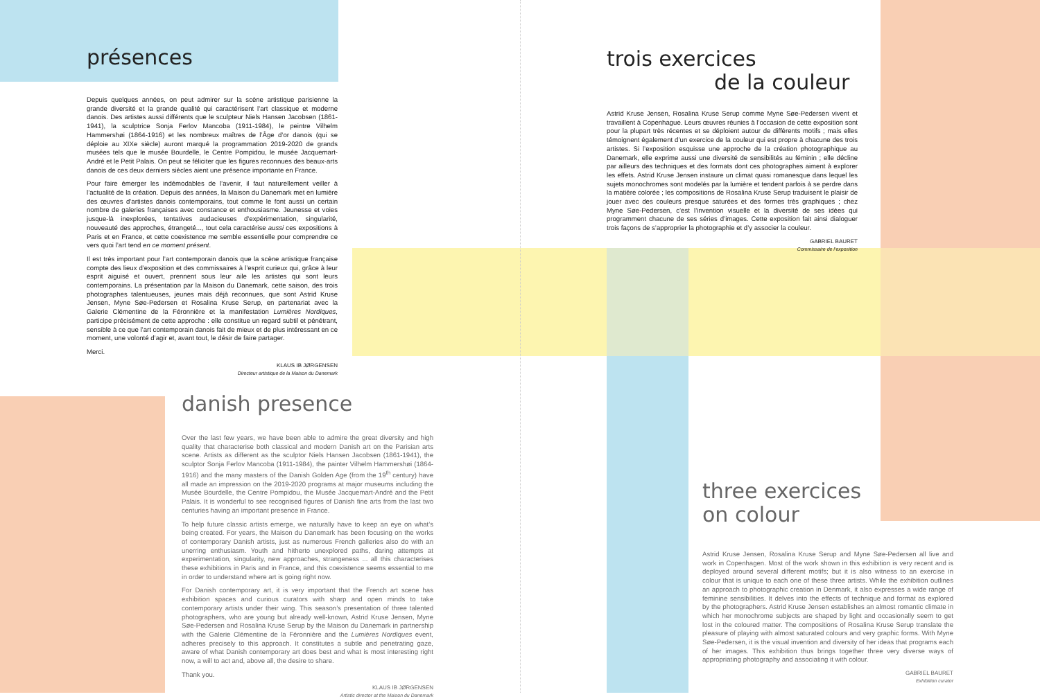présences
Depuis quelques années, on peut admirer sur la scène artistique parisienne la grande diversité et la grande qualité qui caractérisent l’art classique et moderne danois. Des artistes aussi différents que le sculpteur Niels Hansen Jacobsen (1861-1941), la sculptrice Sonja Ferlov Mancoba (1911-1984), le peintre Vilhelm Hammershøi (1864-1916) et les nombreux maîtres de l’Âge d’or danois (qui se déploie au XIXe siècle) auront marqué la programmation 2019-2020 de grands musées tels que le musée Bourdelle, le Centre Pompidou, le musée Jacquemart-André et le Petit Palais. On peut se féliciter que les figures reconnues des beaux-arts danois de ces deux derniers siècles aient une présence importante en France.
Pour faire émerger les indémodables de l’avenir, il faut naturellement veiller à l’actualité de la création. Depuis des années, la Maison du Danemark met en lumière des œuvres d’artistes danois contemporains, tout comme le font aussi un certain nombre de galeries françaises avec constance et enthousiasme. Jeunesse et voies jusque-là inexplorées, tentatives audacieuses d’expérimentation, singularité, nouveauté des approches, étrangeté..., tout cela caractérise aussi ces expositions à Paris et en France, et cette coexistence me semble essentielle pour comprendre ce vers quoi l’art tend en ce moment présent.
Il est très important pour l’art contemporain danois que la scène artistique française compte des lieux d’exposition et des commissaires à l’esprit curieux qui, grâce à leur esprit aiguisé et ouvert, prennent sous leur aile les artistes qui sont leurs contemporains. La présentation par la Maison du Danemark, cette saison, des trois photographes talentueuses, jeunes mais déjà reconnues, que sont Astrid Kruse Jensen, Myne Søe-Pedersen et Rosalina Kruse Serup, en partenariat avec la Galerie Clémentine de la Féronnière et la manifestation Lumières Nordiques, participe précisément de cette approche : elle constitue un regard subtil et pénétrant, sensible à ce que l’art contemporain danois fait de mieux et de plus intéressant en ce moment, une volonté d’agir et, avant tout, le désir de faire partager.
Merci.
KLAUS IB JØRGENSEN
Directeur artistique de la Maison du Danemark
trois exercices
de la couleur
Astrid Kruse Jensen, Rosalina Kruse Serup comme Myne Søe-Pedersen vivent et travaillent à Copenhague. Leurs œuvres réunies à l’occasion de cette exposition sont pour la plupart très récentes et se déploient autour de différents motifs ; mais elles témoignent également d’un exercice de la couleur qui est propre à chacune des trois artistes. Si l’exposition esquisse une approche de la création photographique au Danemark, elle exprime aussi une diversité de sensibilités au féminin ; elle décline par ailleurs des techniques et des formats dont ces photographes aiment à explorer les effets. Astrid Kruse Jensen instaure un climat quasi romanesque dans lequel les sujets monochromes sont modelés par la lumière et tendent parfois à se perdre dans la matière colorée ; les compositions de Rosalina Kruse Serup traduisent le plaisir de jouer avec des couleurs presque saturées et des formes très graphiques ; chez Myne Søe-Pedersen, c’est l’invention visuelle et la diversité de ses idées qui programment chacune de ses séries d’images. Cette exposition fait ainsi dialoguer trois façons de s’approprier la photographie et d’y associer la couleur.
GABRIEL BAURET
Commissaire de l’exposition
danish presence
Over the last few years, we have been able to admire the great diversity and high quality that characterise both classical and modern Danish art on the Parisian arts scene. Artists as different as the sculptor Niels Hansen Jacobsen (1861-1941), the sculptor Sonja Ferlov Mancoba (1911-1984), the painter Vilhelm Hammershøi (1864-1916) and the many masters of the Danish Golden Age (from the 19<sup>th</sup> century) have all made an impression on the 2019-2020 programs at major museums including the Musée Bourdelle, the Centre Pompidou, the Musée Jacquemart-André and the Petit Palais. It is wonderful to see recognised figures of Danish fine arts from the last two centuries having an important presence in France.
To help future classic artists emerge, we naturally have to keep an eye on what’s being created. For years, the Maison du Danemark has been focusing on the works of contemporary Danish artists, just as numerous French galleries also do with an unerring enthusiasm. Youth and hitherto unexplored paths, daring attempts at experimentation, singularity, new approaches, strangeness ... all this characterises these exhibitions in Paris and in France, and this coexistence seems essential to me in order to understand where art is going right now.
For Danish contemporary art, it is very important that the French art scene has exhibition spaces and curious curators with sharp and open minds to take contemporary artists under their wing. This season’s presentation of three talented photographers, who are young but already well-known, Astrid Kruse Jensen, Myne Søe-Pedersen and Rosalina Kruse Serup by the Maison du Danemark in partnership with the Galerie Clémentine de la Féronnière and the Lumières Nordiques event, adheres precisely to this approach. It constitutes a subtle and penetrating gaze, aware of what Danish contemporary art does best and what is most interesting right now, a will to act and, above all, the desire to share.
Thank you.
KLAUS IB JØRGENSEN
Artistic director at the Maison du Danemark
three exercices
on colour
Astrid Kruse Jensen, Rosalina Kruse Serup and Myne Søe-Pedersen all live and work in Copenhagen. Most of the work shown in this exhibition is very recent and is deployed around several different motifs; but it is also witness to an exercise in colour that is unique to each one of these three artists. While the exhibition outlines an approach to photographic creation in Denmark, it also expresses a wide range of feminine sensibilities. It delves into the effects of technique and format as explored by the photographers. Astrid Kruse Jensen establishes an almost romantic climate in which her monochrome subjects are shaped by light and occasionally seem to get lost in the coloured matter. The compositions of Rosalina Kruse Serup translate the pleasure of playing with almost saturated colours and very graphic forms. With Myne Søe-Pedersen, it is the visual invention and diversity of her ideas that programs each of her images. This exhibition thus brings together three very diverse ways of appropriating photography and associating it with colour.
GABRIEL BAURET
Exhibition curator